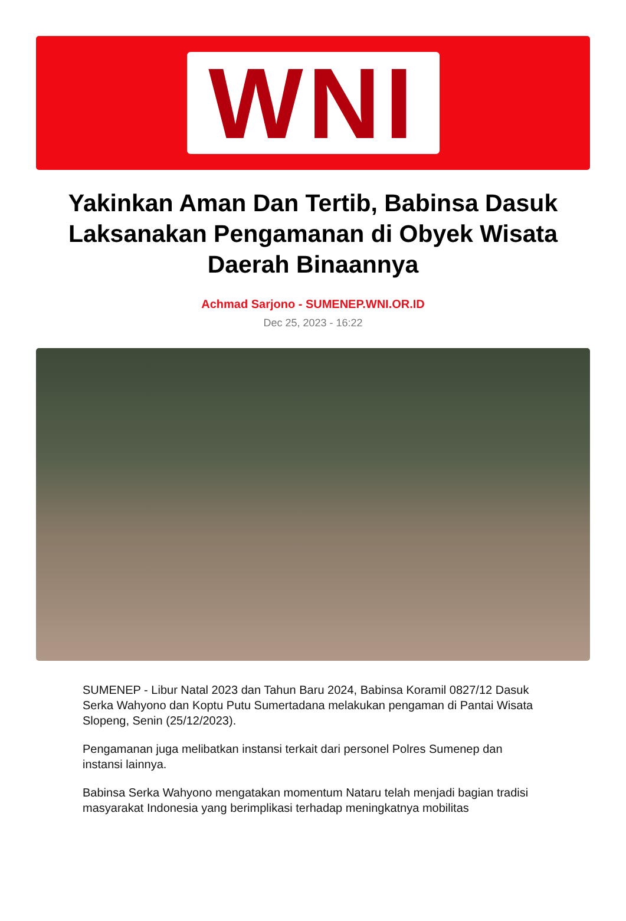WNI
Yakinkan Aman Dan Tertib, Babinsa Dasuk Laksanakan Pengamanan di Obyek Wisata Daerah Binaannya
Achmad Sarjono - SUMENEP.WNI.OR.ID
Dec 25, 2023 - 16:22
SUMENEP - Libur Natal 2023 dan Tahun Baru 2024, Babinsa Koramil 0827/12 Dasuk Serka Wahyono dan Koptu Putu Sumertadana melakukan pengaman di Pantai Wisata Slopeng, Senin (25/12/2023).
Pengamanan juga melibatkan instansi terkait dari personel Polres Sumenep dan instansi lainnya.
Babinsa Serka Wahyono mengatakan momentum Nataru telah menjadi bagian tradisi masyarakat Indonesia yang berimplikasi terhadap meningkatnya mobilitas